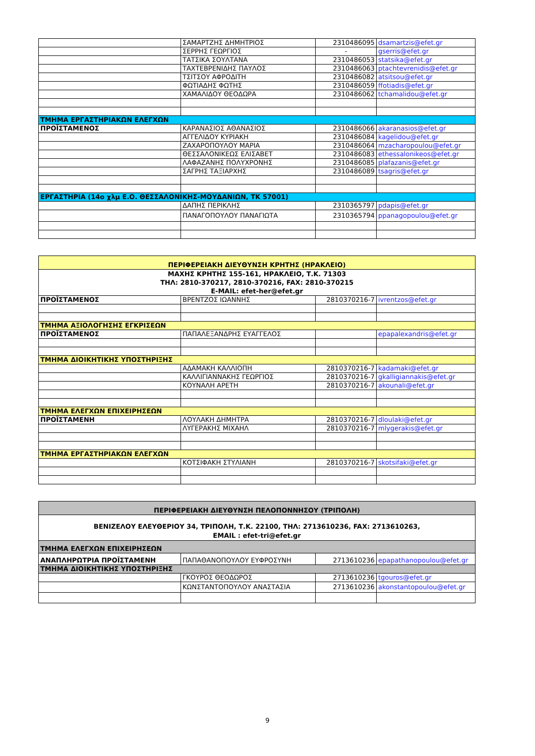| | ΣΑΜΑΡΤΖΗΣ ΔΗΜΗΤΡΙΟΣ | 2310486095 | dsamartzis@efet.gr |
| | ΣΕΡΡΗΣ ΓΕΩΡΓΙΟΣ | - | gserris@efet.gr |
| | ΤΑΤΣΙΚΑ ΣΟΥΛΤΑΝΑ | 2310486053 | statsika@efet.gr |
| | ΤΑΧΤΕΒΡΕΝΙΔΗΣ ΠΑΥΛΟΣ | 2310486063 | ptachtevrenidis@efet.gr |
| | ΤΣΙΤΣΟΥ ΑΦΡΟΔΙΤΗ | 2310486082 | atsitsou@efet.gr |
| | ΦΩΤΙΑΔΗΣ ΦΩΤΗΣ | 2310486059 | ffotiadis@efet.gr |
| | ΧΑΜΑΛΙΔΟΥ ΘΕΟΔΩΡΑ | 2310486062 | tchamalidou@efet.gr |
| ΤΜΗΜΑ ΕΡΓΑΣΤΗΡΙΑΚΩΝ ΕΛΕΓΧΩΝ | | | |
| ΠΡΟΪΣΤΑΜΕΝΟΣ | ΚΑΡΑΝΑΣΙΟΣ ΑΘΑΝΑΣΙΟΣ | 2310486066 | akaranasios@efet.gr |
| | ΑΓΓΕΛΙΔΟΥ ΚΥΡΙΑΚΗ | 2310486084 | kagelidou@efet.gr |
| | ΖΑΧΑΡΟΠΟΥΛΟΥ ΜΑΡΙΑ | 2310486064 | mzacharopoulou@efet.gr |
| | ΘΕΣΣΑΛΟΝΙΚΕΩΣ ΕΛΙΣΑΒΕΤ | 2310486083 | ethessalonikeos@efet.gr |
| | ΛΑΦΑΖΑΝΗΣ ΠΟΛΥΧΡΟΝΗΣ | 2310486085 | plafazanis@efet.gr |
| | ΣΑΓΡΗΣ ΤΑΞΙΑΡΧΗΣ | 2310486089 | tsagris@efet.gr |
| ΕΡΓΑΣΤΗΡΙΑ (14ο χλμ Ε.Ο. ΘΕΣΣΑΛΟΝΙΚΗΣ-ΜΟΥΔΑΝΙΩΝ, ΤΚ 57001) | | | |
| | ΔΑΠΗΣ ΠΕΡΙΚΛΗΣ | 2310365797 | pdapis@efet.gr |
| | ΠΑΝΑΓΟΠΟΥΛΟΥ ΠΑΝΑΓΙΩΤΑ | 2310365794 | ppanagopoulou@efet.gr |
| ΠΕΡΙΦΕΡΕΙΑΚΗ ΔΙΕΥΘΥΝΣΗ ΚΡΗΤΗΣ (ΗΡΑΚΛΕΙΟ) | | | |
| ΜΑΧΗΣ ΚΡΗΤΗΣ 155-161, ΗΡΑΚΛΕΙΟ, Τ.Κ. 71303 ΤΗΛ: 2810-370217, 2810-370216, FAX: 2810-370215 E-MAIL: efet-her@efet.gr | | | |
| ΠΡΟΪΣΤΑΜΕΝΟΣ | ΒΡΕΝΤΖΟΣ ΙΩΑΝΝΗΣ | 2810370216-7 | ivrentzos@efet.gr |
| ΤΜΗΜΑ ΑΞΙΟΛΟΓΗΣΗΣ ΕΓΚΡΙΣΕΩΝ | | | |
| ΠΡΟΪΣΤΑΜΕΝΟΣ | ΠΑΠΑΛΕΞΑΝΔΡΗΣ ΕΥΑΓΓΕΛΟΣ | | epapalexandris@efet.gr |
| ΤΜΗΜΑ ΔΙΟΙΚΗΤΙΚΗΣ ΥΠΟΣΤΗΡΙΞΗΣ | | | |
| | ΑΔΑΜΑΚΗ ΚΑΛΛΙΟΠΗ | 2810370216-7 | kadamaki@efet.gr |
| | ΚΑΛΛΙΓΙΑΝΝΑΚΗΣ ΓΕΩΡΓΙΟΣ | 2810370216-7 | gkalligiannakis@efet.gr |
| | ΚΟΥΝΑΛΗ ΑΡΕΤΗ | 2810370216-7 | akounali@efet.gr |
| ΤΜΗΜΑ ΕΛΕΓΧΩΝ ΕΠΙΧΕΙΡΗΣΕΩΝ | | | |
| ΠΡΟΪΣΤΑΜΕΝΗ | ΛΟΥΛΑΚΗ ΔΗΜΗΤΡΑ | 2810370216-7 | dloulaki@efet.gr |
| | ΛΥΓΕΡΑΚΗΣ ΜΙΧΑΗΛ | 2810370216-7 | mlygerakis@efet.gr |
| ΤΜΗΜΑ ΕΡΓΑΣΤΗΡΙΑΚΩΝ ΕΛΕΓΧΩΝ | | | |
| | ΚΟΤΣΙΦΑΚΗ ΣΤΥΛΙΑΝΗ | 2810370216-7 | skotsifaki@efet.gr |
| ΠΕΡΙΦΕΡΕΙΑΚΗ ΔΙΕΥΘΥΝΣΗ ΠΕΛΟΠΟΝΝΗΣΟΥ (ΤΡΙΠΟΛΗ) | | | |
| ΒΕΝΙΖΕΛΟΥ ΕΛΕΥΘΕΡΙΟΥ 34, ΤΡΙΠΟΛΗ, Τ.Κ. 22100, ΤΗΛ: 2713610236, FAX: 2713610263, EMAIL : efet-tri@efet.gr | | | |
| ΤΜΗΜΑ ΕΛΕΓΧΩΝ ΕΠΙΧΕΙΡΗΣΕΩΝ | | | |
| ΑΝΑΠΛΗΡΩΤΡΙΑ ΠΡΟΪΣΤΑΜΕΝΗ | ΠΑΠΑΘΑΝΟΠΟΥΛΟΥ ΕΥΦΡΟΣΥΝΗ | 2713610236 | epapathanopoulou@efet.gr |
| ΤΜΗΜΑ ΔΙΟΙΚΗΤΙΚΗΣ ΥΠΟΣΤΗΡΙΞΗΣ | | | |
| | ΓΚΟΥΡΟΣ ΘΕΟΔΩΡΟΣ | 2713610236 | tgouros@efet.gr |
| | ΚΩΝΣΤΑΝΤΟΠΟΥΛΟΥ ΑΝΑΣΤΑΣΙΑ | 2713610236 | akonstantopoulou@efet.gr |
9